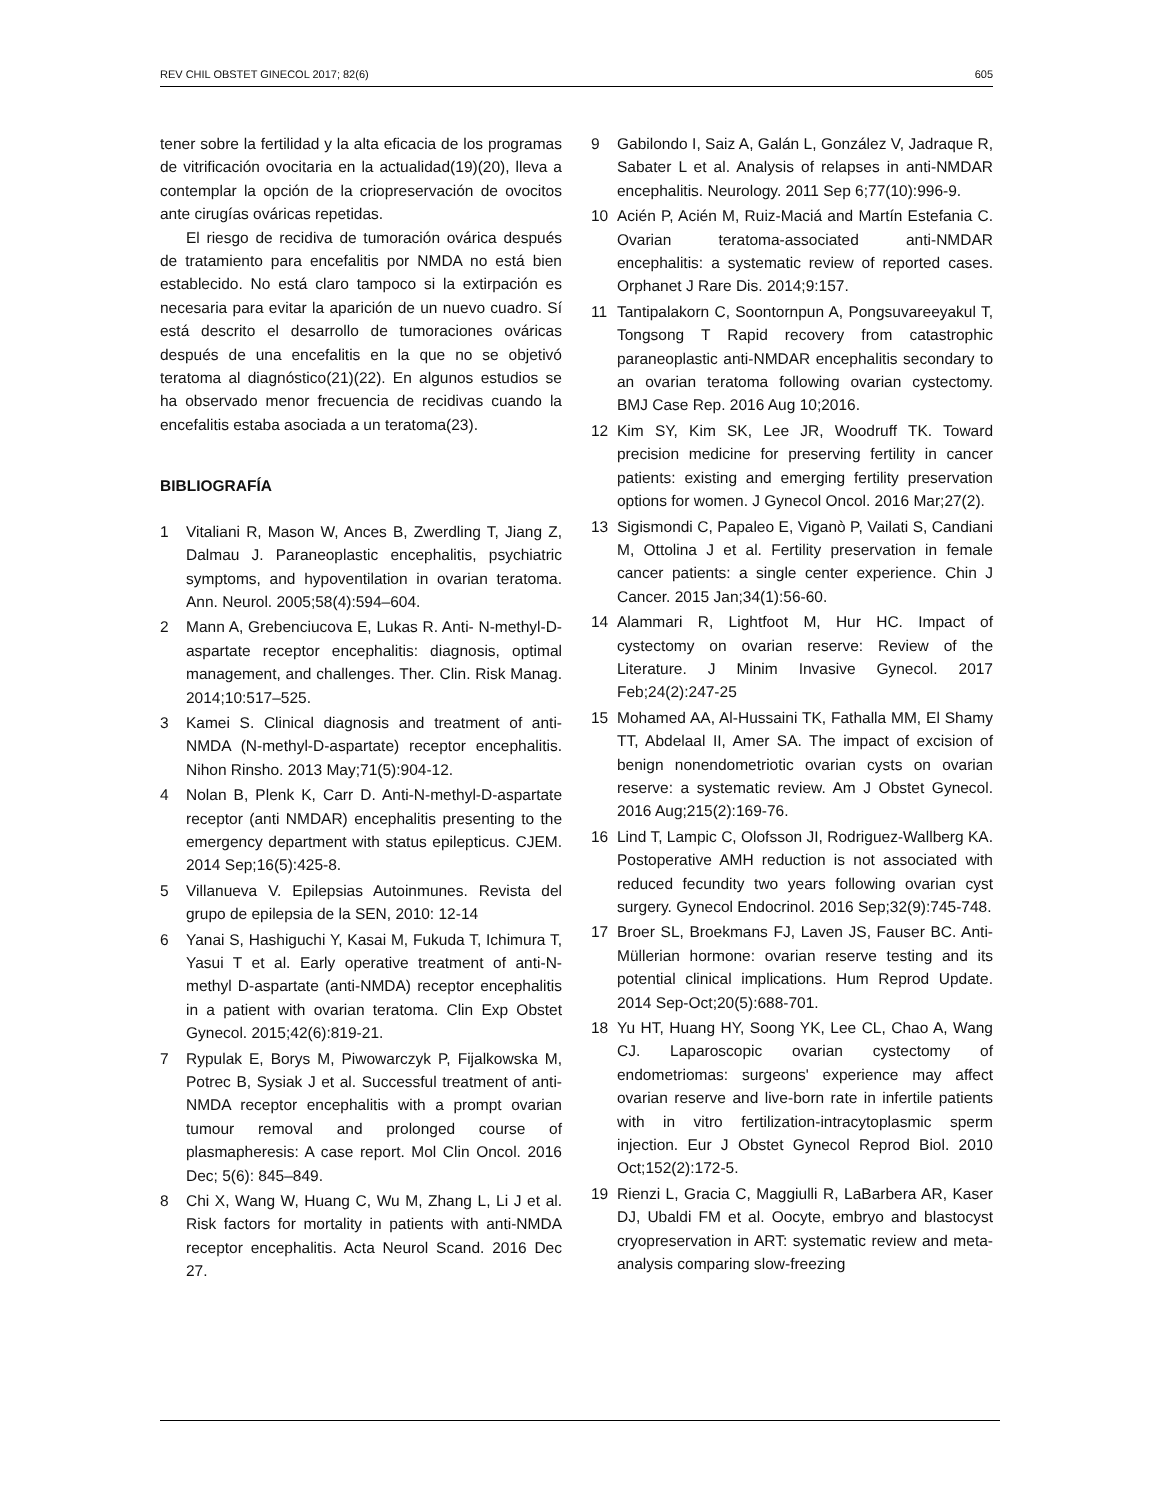REV CHIL OBSTET GINECOL 2017; 82(6) 605
tener sobre la fertilidad y la alta eficacia de los programas de vitrificación ovocitaria en la actualidad(19)(20), lleva a contemplar la opción de la criopreservación de ovocitos ante cirugías ováricas repetidas.
El riesgo de recidiva de tumoración ovárica después de tratamiento para encefalitis por NMDA no está bien establecido. No está claro tampoco si la extirpación es necesaria para evitar la aparición de un nuevo cuadro. Sí está descrito el desarrollo de tumoraciones ováricas después de una encefalitis en la que no se objetivó teratoma al diagnóstico(21)(22). En algunos estudios se ha observado menor frecuencia de recidivas cuando la encefalitis estaba asociada a un teratoma(23).
BIBLIOGRAFÍA
1 Vitaliani R, Mason W, Ances B, Zwerdling T, Jiang Z, Dalmau J. Paraneoplastic encephalitis, psychiatric symptoms, and hypoventilation in ovarian teratoma. Ann. Neurol. 2005;58(4):594–604.
2 Mann A, Grebenciucova E, Lukas R. Anti- N-methyl-D-aspartate receptor encephalitis: diagnosis, optimal management, and challenges. Ther. Clin. Risk Manag. 2014;10:517–525.
3 Kamei S. Clinical diagnosis and treatment of anti-NMDA (N-methyl-D-aspartate) receptor encephalitis. Nihon Rinsho. 2013 May;71(5):904-12.
4 Nolan B, Plenk K, Carr D. Anti-N-methyl-D-aspartate receptor (anti NMDAR) encephalitis presenting to the emergency department with status epilepticus. CJEM. 2014 Sep;16(5):425-8.
5 Villanueva V. Epilepsias Autoinmunes. Revista del grupo de epilepsia de la SEN, 2010: 12-14
6 Yanai S, Hashiguchi Y, Kasai M, Fukuda T, Ichimura T, Yasui T et al. Early operative treatment of anti-N-methyl D-aspartate (anti-NMDA) receptor encephalitis in a patient with ovarian teratoma. Clin Exp Obstet Gynecol. 2015;42(6):819-21.
7 Rypulak E, Borys M, Piwowarczyk P, Fijalkowska M, Potrec B, Sysiak J et al. Successful treatment of anti-NMDA receptor encephalitis with a prompt ovarian tumour removal and prolonged course of plasmapheresis: A case report. Mol Clin Oncol. 2016 Dec; 5(6): 845–849.
8 Chi X, Wang W, Huang C, Wu M, Zhang L, Li J et al. Risk factors for mortality in patients with anti-NMDA receptor encephalitis. Acta Neurol Scand. 2016 Dec 27.
9 Gabilondo I, Saiz A, Galán L, González V, Jadraque R, Sabater L et al. Analysis of relapses in anti-NMDAR encephalitis. Neurology. 2011 Sep 6;77(10):996-9.
10 Acién P, Acién M, Ruiz-Maciá and Martín Estefania C. Ovarian teratoma-associated anti-NMDAR encephalitis: a systematic review of reported cases. Orphanet J Rare Dis. 2014;9:157.
11 Tantipalakorn C, Soontornpun A, Pongsuvareeyakul T, Tongsong T Rapid recovery from catastrophic paraneoplastic anti-NMDAR encephalitis secondary to an ovarian teratoma following ovarian cystectomy. BMJ Case Rep. 2016 Aug 10;2016.
12 Kim SY, Kim SK, Lee JR, Woodruff TK. Toward precision medicine for preserving fertility in cancer patients: existing and emerging fertility preservation options for women. J Gynecol Oncol. 2016 Mar;27(2).
13 Sigismondi C, Papaleo E, Viganò P, Vailati S, Candiani M, Ottolina J et al. Fertility preservation in female cancer patients: a single center experience. Chin J Cancer. 2015 Jan;34(1):56-60.
14 Alammari R, Lightfoot M, Hur HC. Impact of cystectomy on ovarian reserve: Review of the Literature. J Minim Invasive Gynecol. 2017 Feb;24(2):247-25
15 Mohamed AA, Al-Hussaini TK, Fathalla MM, El Shamy TT, Abdelaal II, Amer SA. The impact of excision of benign nonendometriotic ovarian cysts on ovarian reserve: a systematic review. Am J Obstet Gynecol. 2016 Aug;215(2):169-76.
16 Lind T, Lampic C, Olofsson JI, Rodriguez-Wallberg KA. Postoperative AMH reduction is not associated with reduced fecundity two years following ovarian cyst surgery. Gynecol Endocrinol. 2016 Sep;32(9):745-748.
17 Broer SL, Broekmans FJ, Laven JS, Fauser BC. Anti-Müllerian hormone: ovarian reserve testing and its potential clinical implications. Hum Reprod Update. 2014 Sep-Oct;20(5):688-701.
18 Yu HT, Huang HY, Soong YK, Lee CL, Chao A, Wang CJ. Laparoscopic ovarian cystectomy of endometriomas: surgeons' experience may affect ovarian reserve and live-born rate in infertile patients with in vitro fertilization-intracytoplasmic sperm injection. Eur J Obstet Gynecol Reprod Biol. 2010 Oct;152(2):172-5.
19 Rienzi L, Gracia C, Maggiulli R, LaBarbera AR, Kaser DJ, Ubaldi FM et al. Oocyte, embryo and blastocyst cryopreservation in ART: systematic review and meta-analysis comparing slow-freezing